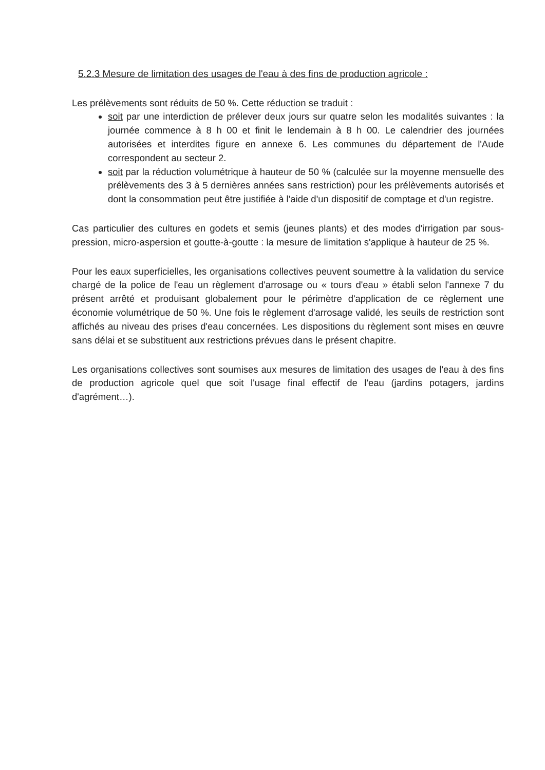5.2.3 Mesure de limitation des usages de l'eau à des fins de production agricole :
Les prélèvements sont réduits de 50 %. Cette réduction se traduit :
soit par une interdiction de prélever deux jours sur quatre selon les modalités suivantes : la journée commence à 8 h 00 et finit le lendemain à 8 h 00. Le calendrier des journées autorisées et interdites figure en annexe 6. Les communes du département de l'Aude correspondent au secteur 2.
soit par la réduction volumétrique à hauteur de 50 % (calculée sur la moyenne mensuelle des prélèvements des 3 à 5 dernières années sans restriction) pour les prélèvements autorisés et dont la consommation peut être justifiée à l'aide d'un dispositif de comptage et d'un registre.
Cas particulier des cultures en godets et semis (jeunes plants) et des modes d'irrigation par sous-pression, micro-aspersion et goutte-à-goutte : la mesure de limitation s'applique à hauteur de 25 %.
Pour les eaux superficielles, les organisations collectives peuvent soumettre à la validation du service chargé de la police de l'eau un règlement d'arrosage ou « tours d'eau » établi selon l'annexe 7 du présent arrêté et produisant globalement pour le périmètre d'application de ce règlement une économie volumétrique de 50 %. Une fois le règlement d'arrosage validé, les seuils de restriction sont affichés au niveau des prises d'eau concernées. Les dispositions du règlement sont mises en œuvre sans délai et se substituent aux restrictions prévues dans le présent chapitre.
Les organisations collectives sont soumises aux mesures de limitation des usages de l'eau à des fins de production agricole quel que soit l'usage final effectif de l'eau (jardins potagers, jardins d'agrément…).